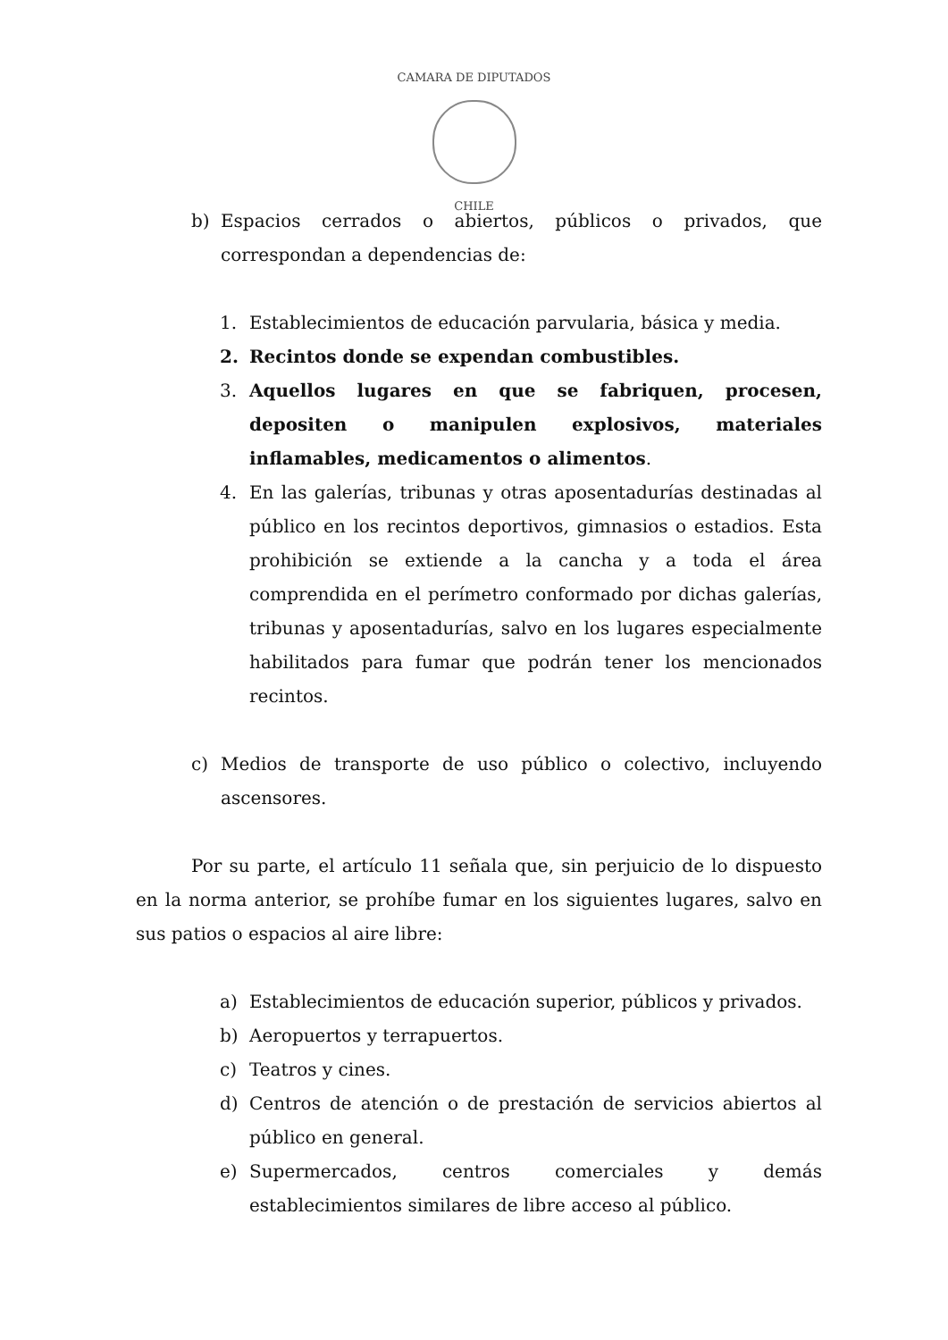CAMARA DE DIPUTADOS
CHILE
b) Espacios cerrados o abiertos, públicos o privados, que correspondan a dependencias de:
1. Establecimientos de educación parvularia, básica y media.
2. Recintos donde se expendan combustibles.
3. Aquellos lugares en que se fabriquen, procesen, depositen o manipulen explosivos, materiales inflamables, medicamentos o alimentos.
4. En las galerías, tribunas y otras aposentadurías destinadas al público en los recintos deportivos, gimnasios o estadios. Esta prohibición se extiende a la cancha y a toda el área comprendida en el perímetro conformado por dichas galerías, tribunas y aposentadurías, salvo en los lugares especialmente habilitados para fumar que podrán tener los mencionados recintos.
c) Medios de transporte de uso público o colectivo, incluyendo ascensores.
Por su parte, el artículo 11 señala que, sin perjuicio de lo dispuesto en la norma anterior, se prohíbe fumar en los siguientes lugares, salvo en sus patios o espacios al aire libre:
a) Establecimientos de educación superior, públicos y privados.
b) Aeropuertos y terrapuertos.
c) Teatros y cines.
d) Centros de atención o de prestación de servicios abiertos al público en general.
e) Supermercados, centros comerciales y demás establecimientos similares de libre acceso al público.